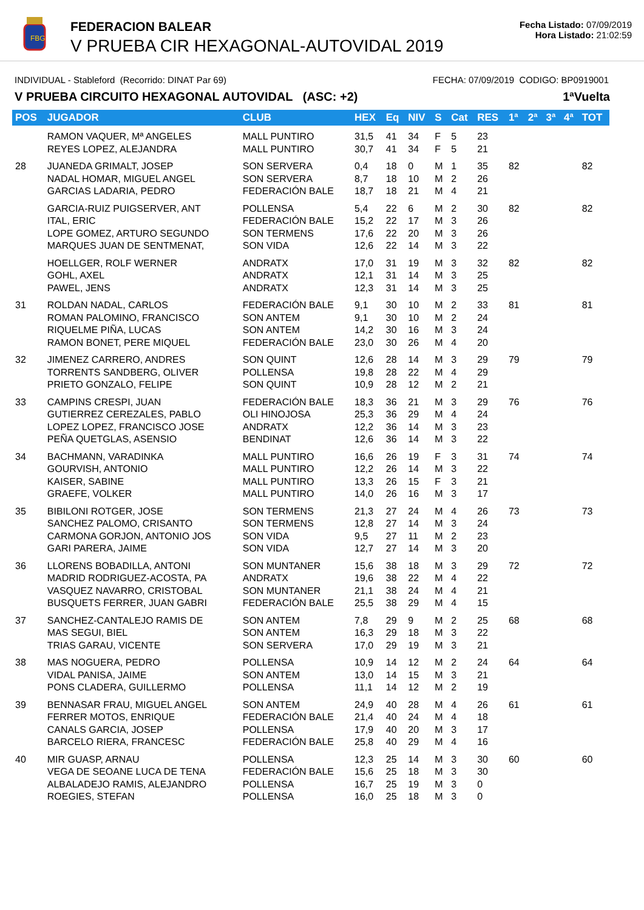FBG
FEDERACION BALEAR
V PRUEBA CIR HEXAGONAL-AUTOVIDAL 2019
Fecha Listado: 07/09/2019
Hora Listado: 21:02:59
INDIVIDUAL - Stableford (Recorrido: DINAT Par 69) FECHA: 07/09/2019 CODIGO: BP0919001
V PRUEBA CIRCUITO HEXAGONAL AUTOVIDAL (ASC: +2) 1ªVuelta
| POS | JUGADOR | CLUB | HEX | Eq | NIV | S | Cat | RES | 1ª | 2ª | 3ª | 4ª | TOT |
| --- | --- | --- | --- | --- | --- | --- | --- | --- | --- | --- | --- | --- | --- |
| | RAMON VAQUER, Mª ANGELES REYES LOPEZ, ALEJANDRA | MALL PUNTIRO MALL PUNTIRO | 31,5 30,7 | 41 41 | 34 34 | F F | 5 5 | 23 21 | | | | | |
| 28 | JUANEDA GRIMALT, JOSEP NADAL HOMAR, MIGUEL ANGEL GARCIAS LADARIA, PEDRO | SON SERVERA SON SERVERA FEDERACIÓN BALE | 0,4 8,7 18,7 | 18 18 18 | 0 10 21 | M M M | 1 2 4 | 35 26 21 | 82 | | | | 82 |
| | GARCIA-RUIZ PUIGSERVER, ANT ITAL, ERIC LOPE GOMEZ, ARTURO SEGUNDO MARQUES JUAN DE SENTMENAT, | POLLENSA FEDERACIÓN BALE SON TERMENS SON VIDA | 5,4 15,2 17,6 12,6 | 22 22 22 22 | 6 17 20 14 | M M M M | 2 3 3 3 | 30 26 26 22 | 82 | | | | 82 |
| | HOELLGER, ROLF WERNER GOHL, AXEL PAWEL, JENS | ANDRATX ANDRATX ANDRATX | 17,0 12,1 12,3 | 31 31 31 | 19 14 14 | M M M | 3 3 3 | 32 25 25 | 82 | | | | 82 |
| 31 | ROLDAN NADAL, CARLOS ROMAN PALOMINO, FRANCISCO RIQUELME PIÑA, LUCAS RAMON BONET, PERE MIQUEL | FEDERACIÓN BALE SON ANTEM SON ANTEM FEDERACIÓN BALE | 9,1 9,1 14,2 23,0 | 30 30 30 30 | 10 10 16 26 | M M M M | 2 2 3 4 | 33 24 24 20 | 81 | | | | 81 |
| 32 | JIMENEZ CARRERO, ANDRES TORRENTS SANDBERG, OLIVER PRIETO GONZALO, FELIPE | SON QUINT POLLENSA SON QUINT | 12,6 19,8 10,9 | 28 28 28 | 14 22 12 | M M M | 3 4 2 | 29 29 21 | 79 | | | | 79 |
| 33 | CAMPINS CRESPI, JUAN GUTIERREZ CEREZALES, PABLO LOPEZ LOPEZ, FRANCISCO JOSE PEÑA QUETGLAS, ASENSIO | FEDERACIÓN BALE OLI HINOJOSA ANDRATX BENDINAT | 18,3 25,3 12,2 12,6 | 36 36 36 36 | 21 29 14 14 | M M M M | 3 4 3 3 | 29 24 23 22 | 76 | | | | 76 |
| 34 | BACHMANN, VARADINKA GOURVISH, ANTONIO KAISER, SABINE GRAEFE, VOLKER | MALL PUNTIRO MALL PUNTIRO MALL PUNTIRO MALL PUNTIRO | 16,6 12,2 13,3 14,0 | 26 26 26 26 | 19 14 15 16 | F M F M | 3 3 3 3 | 31 22 21 17 | 74 | | | | 74 |
| 35 | BIBILONI ROTGER, JOSE SANCHEZ PALOMO, CRISANTO CARMONA GORJON, ANTONIO JOS GARI PARERA, JAIME | SON TERMENS SON TERMENS SON VIDA SON VIDA | 21,3 12,8 9,5 12,7 | 27 27 27 27 | 24 14 11 14 | M M M M | 4 3 2 3 | 26 24 23 20 | 73 | | | | 73 |
| 36 | LLORENS BOBADILLA, ANTONI MADRID RODRIGUEZ-ACOSTA, PA VASQUEZ NAVARRO, CRISTOBAL BUSQUETS FERRER, JUAN GABRI | SON MUNTANER ANDRATX SON MUNTANER FEDERACIÓN BALE | 15,6 19,6 21,1 25,5 | 38 38 38 38 | 18 22 24 29 | M M M M | 3 4 4 4 | 29 22 21 15 | 72 | | | | 72 |
| 37 | SANCHEZ-CANTALEJO RAMIS DE MAS SEGUI, BIEL TRIAS GARAU, VICENTE | SON ANTEM SON ANTEM SON SERVERA | 7,8 16,3 17,0 | 29 29 29 | 9 18 19 | M M M | 2 3 3 | 25 22 21 | 68 | | | | 68 |
| 38 | MAS NOGUERA, PEDRO VIDAL PANISA, JAIME PONS CLADERA, GUILLERMO | POLLENSA SON ANTEM POLLENSA | 10,9 13,0 11,1 | 14 14 14 | 12 15 12 | M M M | 2 3 2 | 24 21 19 | 64 | | | | 64 |
| 39 | BENNASAR FRAU, MIGUEL ANGEL FERRER MOTOS, ENRIQUE CANALS GARCIA, JOSEP BARCELO RIERA, FRANCESC | SON ANTEM FEDERACIÓN BALE POLLENSA FEDERACIÓN BALE | 24,9 21,4 17,9 25,8 | 40 40 40 40 | 28 24 20 29 | M M M M | 4 4 3 4 | 26 18 17 16 | 61 | | | | 61 |
| 40 | MIR GUASP, ARNAU VEGA DE SEOANE LUCA DE TENA ALBALADEJO RAMIS, ALEJANDRO ROEGIES, STEFAN | POLLENSA FEDERACIÓN BALE POLLENSA POLLENSA | 12,3 15,6 16,7 16,0 | 25 25 25 25 | 14 18 19 18 | M M M M | 3 3 3 3 | 30 30 0 0 | 60 | | | | 60 |